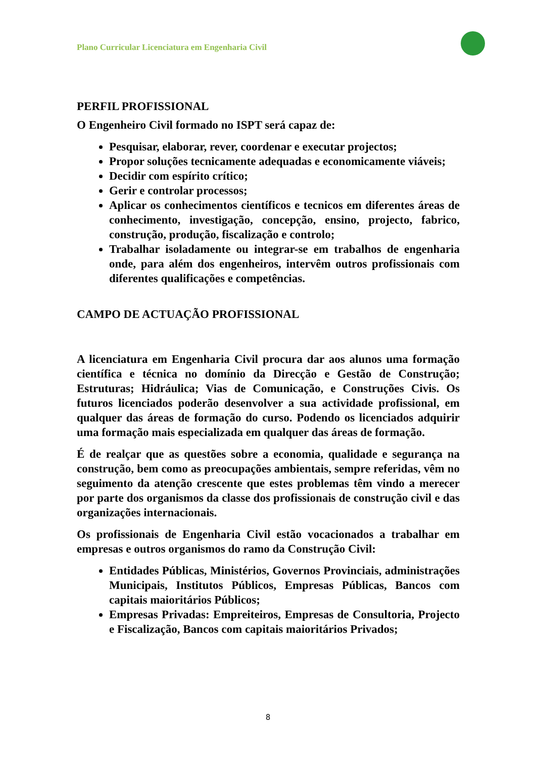Plano Curricular Licenciatura em Engenharia Civil
PERFIL PROFISSIONAL
O Engenheiro Civil formado no ISPT será capaz de:
Pesquisar, elaborar, rever, coordenar e executar projectos;
Propor soluções tecnicamente adequadas e economicamente viáveis;
Decidir com espírito crítico;
Gerir e controlar processos;
Aplicar os conhecimentos científicos e tecnicos em diferentes áreas de conhecimento, investigação, concepção, ensino, projecto, fabrico, construção, produção, fiscalização e controlo;
Trabalhar isoladamente ou integrar-se em trabalhos de engenharia onde, para além dos engenheiros, intervêm outros profissionais com diferentes qualificações e competências.
CAMPO DE ACTUAÇÃO PROFISSIONAL
A licenciatura em Engenharia Civil procura dar aos alunos uma formação científica e técnica no domínio da Direcção e Gestão de Construção; Estruturas; Hidráulica; Vias de Comunicação, e Construções Civis. Os futuros licenciados poderão desenvolver a sua actividade profissional, em qualquer das áreas de formação do curso. Podendo os licenciados adquirir uma formação mais especializada em qualquer das áreas de formação.
É de realçar que as questões sobre a economia, qualidade e segurança na construção, bem como as preocupações ambientais, sempre referidas, vêm no seguimento da atenção crescente que estes problemas têm vindo a merecer por parte dos organismos da classe dos profissionais de construção civil e das organizações internacionais.
Os profissionais de Engenharia Civil estão vocacionados a trabalhar em empresas e outros organismos do ramo da Construção Civil:
Entidades Públicas, Ministérios, Governos Provinciais, administrações Municipais, Institutos Públicos, Empresas Públicas, Bancos com capitais maioritários Públicos;
Empresas Privadas: Empreiteiros, Empresas de Consultoria, Projecto e Fiscalização, Bancos com capitais maioritários Privados;
8